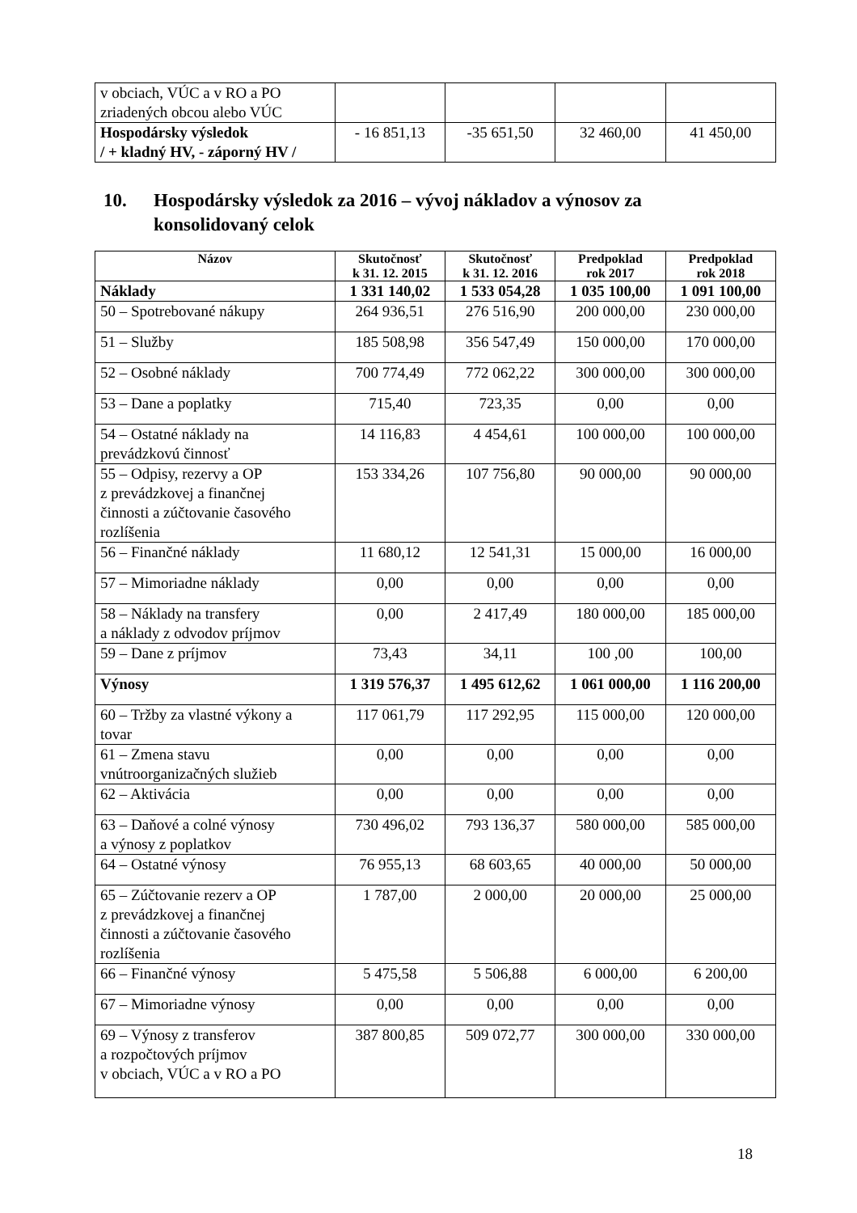| v obciach, VÚC a v RO a PO zriadených obcou alebo VÚC | | | | |
| Hospodársky výsledok / + kladný HV, - záporný HV / | - 16 851,13 | -35 651,50 | 32 460,00 | 41 450,00 |
10. Hospodársky výsledok za 2016 – vývoj nákladov a výnosov za
konsolidovaný celok
| Názov | Skutočnosť k 31. 12. 2015 | Skutočnosť k 31. 12. 2016 | Predpoklad rok 2017 | Predpoklad rok 2018 |
| --- | --- | --- | --- | --- |
| Náklady | 1 331 140,02 | 1 533 054,28 | 1 035 100,00 | 1 091 100,00 |
| 50 – Spotrebované nákupy | 264 936,51 | 276 516,90 | 200 000,00 | 230 000,00 |
| 51 – Služby | 185 508,98 | 356 547,49 | 150 000,00 | 170 000,00 |
| 52 – Osobné náklady | 700 774,49 | 772 062,22 | 300 000,00 | 300 000,00 |
| 53 – Dane a poplatky | 715,40 | 723,35 | 0,00 | 0,00 |
| 54 – Ostatné náklady na prevádzkovú činnosť | 14 116,83 | 4 454,61 | 100 000,00 | 100 000,00 |
| 55 – Odpisy, rezervy a OP z prevádzkovej a finančnej činnosti a zúčtovanie časového rozlíšenia | 153 334,26 | 107 756,80 | 90 000,00 | 90 000,00 |
| 56 – Finančné náklady | 11 680,12 | 12 541,31 | 15 000,00 | 16 000,00 |
| 57 – Mimoriadne náklady | 0,00 | 0,00 | 0,00 | 0,00 |
| 58 – Náklady na transfery a náklady z odvodov príjmov | 0,00 | 2 417,49 | 180 000,00 | 185 000,00 |
| 59 – Dane z príjmov | 73,43 | 34,11 | 100 ,00 | 100,00 |
| Výnosy | 1 319 576,37 | 1 495 612,62 | 1 061 000,00 | 1 116 200,00 |
| 60 – Tržby za vlastné výkony a tovar | 117 061,79 | 117 292,95 | 115 000,00 | 120 000,00 |
| 61 – Zmena stavu vnútroorganizačných služieb | 0,00 | 0,00 | 0,00 | 0,00 |
| 62 – Aktivácia | 0,00 | 0,00 | 0,00 | 0,00 |
| 63 – Daňové a colné výnosy a výnosy z poplatkov | 730 496,02 | 793 136,37 | 580 000,00 | 585 000,00 |
| 64 – Ostatné výnosy | 76 955,13 | 68 603,65 | 40 000,00 | 50 000,00 |
| 65 – Zúčtovanie rezerv a OP z prevádzkovej a finančnej činnosti a zúčtovanie časového rozlíšenia | 1 787,00 | 2 000,00 | 20 000,00 | 25 000,00 |
| 66 – Finančné výnosy | 5 475,58 | 5 506,88 | 6 000,00 | 6 200,00 |
| 67 – Mimoriadne výnosy | 0,00 | 0,00 | 0,00 | 0,00 |
| 69 – Výnosy z transferov a rozpočtových príjmov v obciach, VÚC a v RO a PO | 387 800,85 | 509 072,77 | 300 000,00 | 330 000,00 |
18